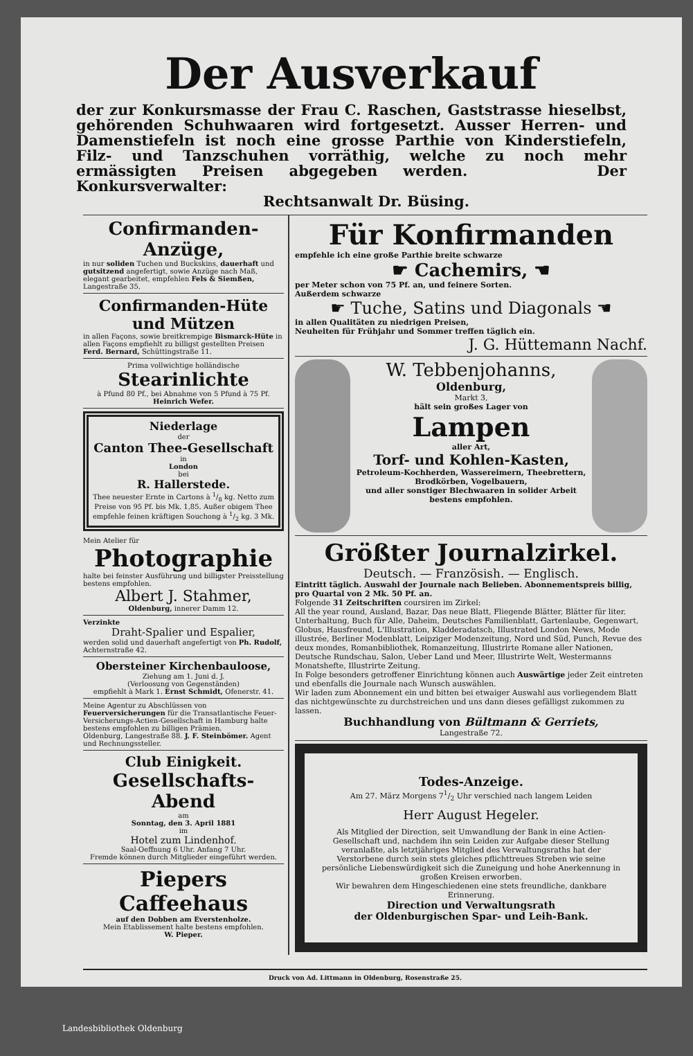Der Ausverkauf
der zur Konkursmasse der Frau C. Raschen, Gaststrasse hieselbst, gehörenden Schuhwaaren wird fortgesetzt. Ausser Herren- und Damenstiefeln ist noch eine grosse Parthie von Kinderstiefeln, Filz- und Tanzschuhen vorräthig, welche zu noch mehr ermässigten Preisen abgegeben werden. Der Konkursverwalter:
Rechtsanwalt Dr. Büsing.
Confirmanden-Anzüge,
in nur soliden Tuchen und Buckskins, dauerhaft und gutsitzend angefertigt, sowie Anzüge nach Maß, elegant gearbeitet, empfehlen Fels & Siemßen, Langestraße 35.
Confirmanden-Hüte und Mützen
in allen Façons, sowie breitkrempige Bismarck-Hüte in allen Façons empfiehlt zu billigst gestellten Preisen Ferd. Bernard, Schüttingstraße 11.
Prima vollwichtige holländische
Stearinlichte
à Pfund 80 Pf., bei Abnahme von 5 Pfund à 75 Pf.
Heinrich Wefer.
Niederlage
der
Canton Thee-Gesellschaft
in
London
bei
R. Hallerstede.
Thee neuester Ernte in Cartons à 1/8 kg. Netto zum Preise von 95 Pf. bis Mk. 1,85. Außer obigem Thee empfehle feinen kräftigen Souchong à 1/2 kg. 3 Mk.
Mein Atelier für
Photographie
halte bei feinster Ausführung und billigster Preisstellung bestens empfohlen.
Albert J. Stahmer,
Oldenburg, innerer Damm 12.
Verzinkte
Draht-Spalier und Espalier,
werden solid und dauerhaft angefertigt von Ph. Rudolf, Achternstraße 42.
Obersteiner Kirchenbauloose,
Ziehung am 1. Juni d. J.
(Verloosung von Gegenständen)
empfiehlt à Mark 1. Ernst Schmidt, Ofenerstr. 41.
Meine Agentur zu Abschlüssen von Feuerversicherungen für die Transatlantische Feuer-Versicherungs-Actien-Gesellschaft in Hamburg halte bestens empfohlen zu billigen Prämien.
Oldenburg, Langestraße 88. J. F. Steinbömer. Agent und Rechnungssteller.
Club Einigkeit.
Gesellschafts-Abend
am
Sonntag, den 3. April 1881
im
Hotel zum Lindenhof.
Saal-Oeffnung 6 Uhr. Anfang 7 Uhr.
Fremde können durch Mitglieder eingeführt werden.
Piepers Caffeehaus
auf den Dobben am Everstenholze.
Mein Etablissement halte bestens empfohlen.
W. Pieper.
Für Konfirmanden
empfehle ich eine große Parthie breite schwarze
☛ Cachemirs, ☚
per Meter schon von 75 Pf. an, und feinere Sorten.
Außerdem schwarze
☛ Tuche, Satins und Diagonals ☚
in allen Qualitäten zu niedrigen Preisen,
Neuheiten für Frühjahr und Sommer treffen täglich ein.
J. G. Hüttemann Nachf.
W. Tebbenjohanns,
Oldenburg,
Markt 3,
hält sein großes Lager von
Lampen
aller Art,
Torf- und Kohlen-Kasten,
Petroleum-Kochherden, Wassereimern, Theebrettern, Brodkörben, Vogelbauern,
und aller sonstiger Blechwaaren in solider Arbeit bestens empfohlen.
Größter Journalzirkel.
Deutsch. — Französish. — Englisch.
Eintritt täglich. Auswahl der Journale nach Belieben. Abonnementspreis billig, pro Quartal von 2 Mk. 50 Pf. an.
Folgende 31 Zeitschriften coursiren im Zirkel:
All the year round, Ausland, Bazar, Das neue Blatt, Fliegende Blätter, Blätter für liter. Unterhaltung, Buch für Alle, Daheim, Deutsches Familienblatt, Gartenlaube, Gegenwart, Globus, Hausfreund, L'Illustration, Kladderadatsch, Illustrated London News, Mode illustrée, Berliner Modenblatt, Leipziger Modenzeitung, Nord und Süd, Punch, Revue des deux mondes, Romanbibliothek, Romanzeitung, Illustrirte Romane aller Nationen, Deutsche Rundschau, Salon, Ueber Land und Meer, Illustrirte Welt, Westermanns Monatshefte, Illustrirte Zeitung.
In Folge besonders getroffener Einrichtung können auch Auswärtige jeder Zeit eintreten und ebenfalls die Journale nach Wunsch auswählen.
Wir laden zum Abonnement ein und bitten bei etwaiger Auswahl aus vorliegendem Blatt das nichtgewünschte zu durchstreichen und uns dann dieses gefälligst zukommen zu lassen.
Buchhandlung von Bültmann & Gerriets,
Langestraße 72.
Todes-Anzeige.
Am 27. März Morgens 71/2 Uhr verschied nach langem Leiden
Herr August Hegeler.
Als Mitglied der Direction, seit Umwandlung der Bank in eine Actien-Gesellschaft und, nachdem ihn sein Leiden zur Aufgabe dieser Stellung veranlaßte, als letztjähriges Mitglied des Verwaltungsraths hat der Verstorbene durch sein stets gleiches pflichttreues Streben wie seine persönliche Liebenswürdigkeit sich die Zuneigung und hohe Anerkennung in großen Kreisen erworben.
Wir bewahren dem Hingeschiedenen eine stets freundliche, dankbare Erinnerung.
Direction und Verwaltungsrath
der Oldenburgischen Spar- und Leih-Bank.
Druck von Ad. Littmann in Oldenburg, Rosenstraße 25.
Landesbibliothek Oldenburg